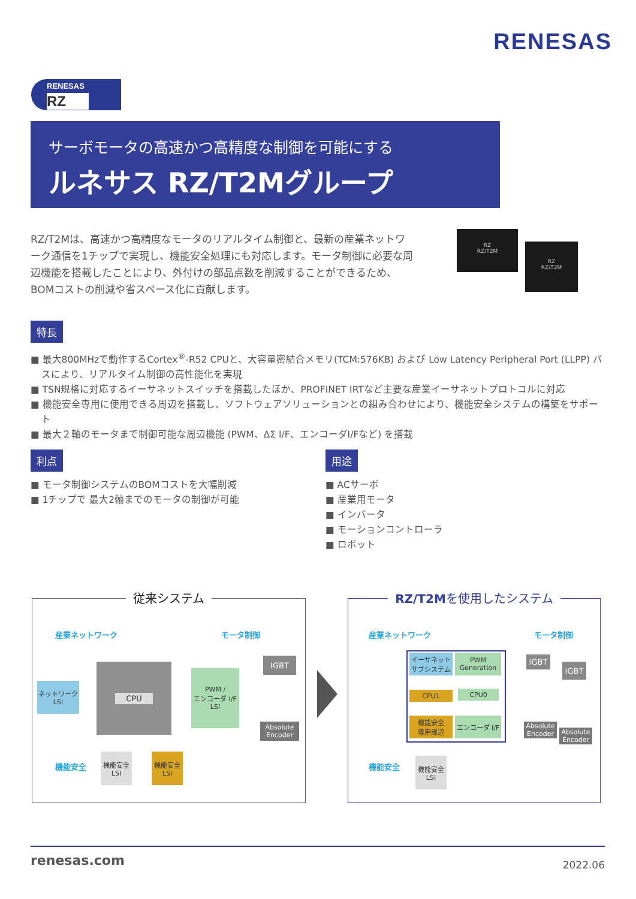RENESAS
RENESAS
RZ
サーボモータの高速かつ高精度な制御を可能にする
ルネサス RZ/T2Mグループ
RZ/T2Mは、高速かつ高精度なモータのリアルタイム制御と、最新の産業ネットワーク通信を1チップで実現し、機能安全処理にも対応します。モータ制御に必要な周辺機能を搭載したことにより、外付けの部品点数を削減することができるため、BOMコストの削減や省スペース化に貢献します。
RZ
RZ/T2M
RZ
RZ/T2M
特長
■ 最大800MHzで動作するCortex<sup>®</sup>-R52 CPUと、大容量密結合メモリ(TCM:576KB) および Low Latency Peripheral Port (LLPP) バスにより、リアルタイム制御の高性能化を実現
■ TSN規格に対応するイーサネットスイッチを搭載したほか、PROFINET IRTなど主要な産業イーサネットプロトコルに対応
■ 機能安全専用に使用できる周辺を搭載し、ソフトウェアソリューションとの組み合わせにより、機能安全システムの構築をサポート
■ 最大２軸のモータまで制御可能な周辺機能 (PWM、ΔΣ I/F、エンコーダI/Fなど) を搭載
利点
■ モータ制御システムのBOMコストを大幅削減
■ 1チップで 最大2軸までのモータの制御が可能
用途
■ ACサーボ
■ 産業用モータ
■ インバータ
■ モーションコントローラ
■ ロボット
従来システム
産業ネットワーク モータ制御
機能安全
ネットワーク
LSI
CPU
PWM /
エンコーダ I/F
LSI
IGBT
Absolute
Encoder
機能安全
LSI
機能安全
LSI
RZ/T2Mを使用したシステム
産業ネットワーク モータ制御
機能安全
イーサネット
サブシステム
PWM
Generation
CPU1 CPU0
機能安全
専用周辺
エンコーダ I/F
IGBT
IGBT
Absolute
Encoder
Absolute
Encoder
機能安全
LSI
renesas.com 2022.06